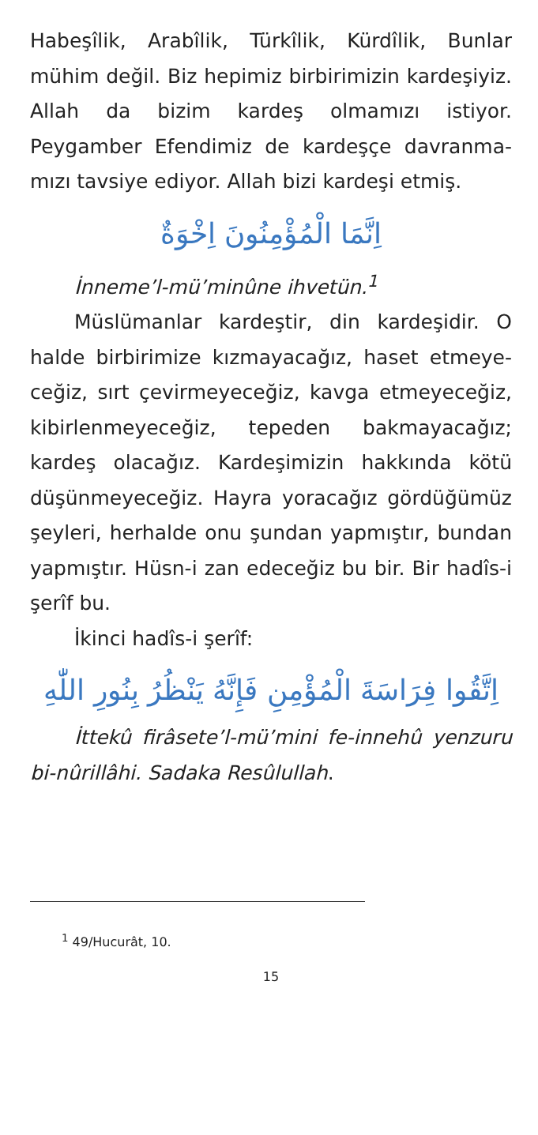Habeşîlik, Arabîlik, Türkîlik, Kürdîlik, Bunlar mühim değil. Biz hepimiz birbirimizin kardeşi­yiz. Allah da bizim kardeş olmamızı istiyor. Peygamber Efendimiz de kardeşçe davranma­mızı tavsiye ediyor. Allah bizi kardeşi etmiş.
اِنَّمَا الْمُؤْمِنُونَ اِخْوَةٌ
İnneme’l-mü’minûne ihvetün.<sup>1</sup>
Müslümanlar kardeştir, din kardeşidir. O halde birbirimize kızmayacağız, haset etmeye­ceğiz, sırt çevirmeyeceğiz, kavga etmeyece­ğiz, kibirlenmeyeceğiz, tepeden bakmayaca­ğız; kardeş olacağız. Kardeşimizin hakkında kötü düşünmeyeceğiz. Hayra yoracağız gördü­ğümüz şeyleri, herhalde onu şundan yapmıştır, bundan yapmıştır. Hüsn-i zan edeceğiz bu bir. Bir hadîs-i şerîf bu.
İkinci hadîs-i şerîf:
اِتَّقُوا فِرَاسَةَ الْمُؤْمِنِ فَإِنَّهُ يَنْظُرُ بِنُورِ اللّٰهِ
İttekû firâsete’l-mü’mini fe-innehû yen­zuru bi-nûrillâhi. Sadaka Resûlullah.
<sup>1</sup> 49/Hucurât, 10.
15